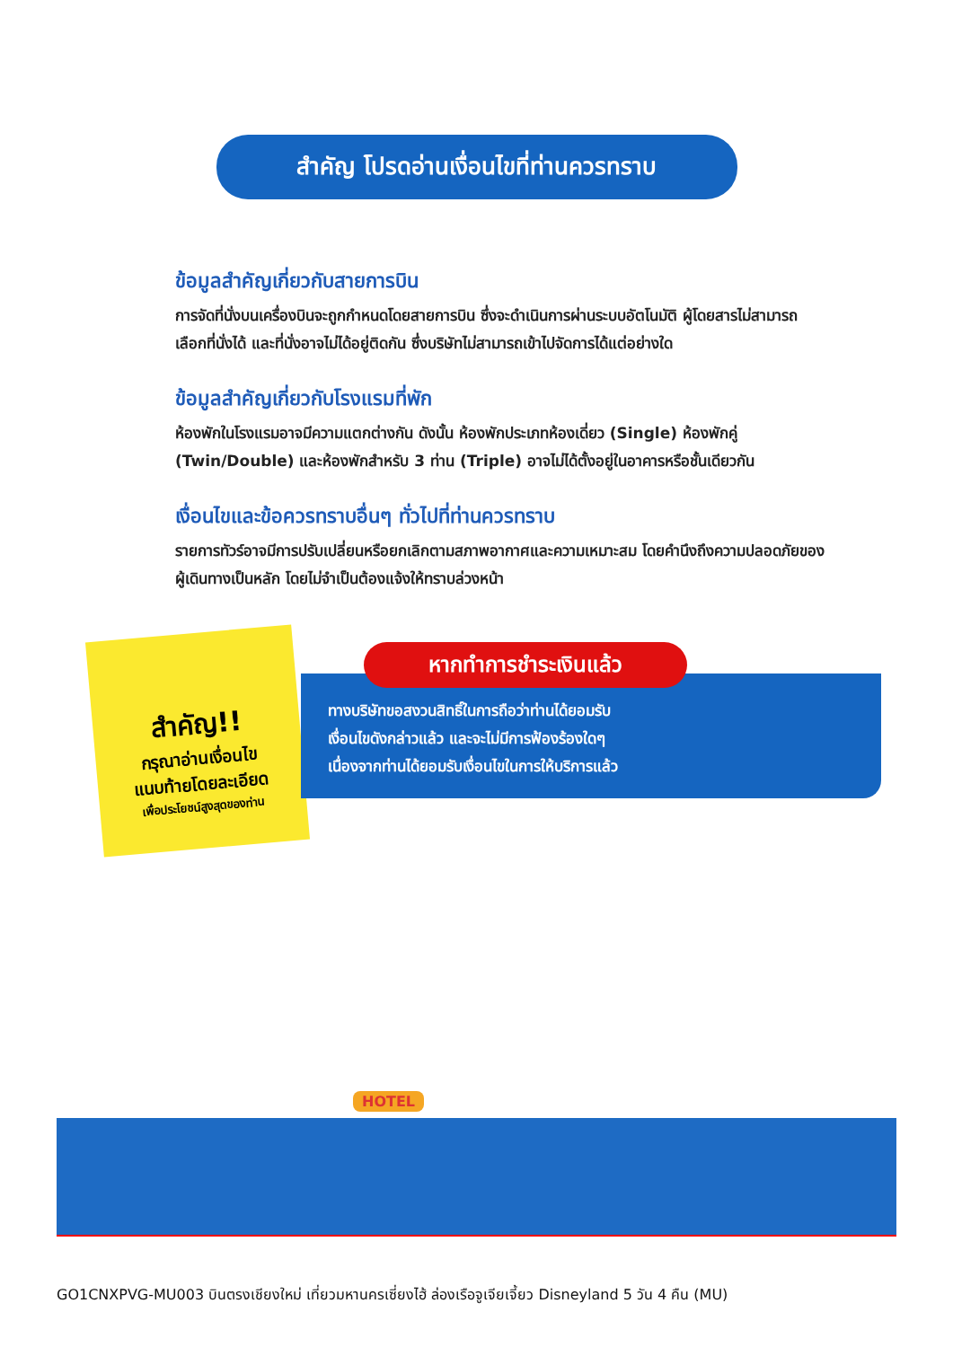สำคัญ โปรดอ่านเงื่อนไขที่ท่านควรทราบ
ข้อมูลสำคัญเกี่ยวกับสายการบิน
การจัดที่นั่งบนเครื่องบินจะถูกกำหนดโดยสายการบิน ซึ่งจะดำเนินการผ่านระบบอัตโนมัติ ผู้โดยสารไม่สามารถเลือกที่นั่งได้ และที่นั่งอาจไม่ได้อยู่ติดกัน ซึ่งบริษัทไม่สามารถเข้าไปจัดการได้แต่อย่างใด
ข้อมูลสำคัญเกี่ยวกับโรงแรมที่พัก
ห้องพักในโรงแรมอาจมีความแตกต่างกัน ดังนั้น ห้องพักประเภทห้องเดี่ยว (Single) ห้องพักคู่ (Twin/Double) และห้องพักสำหรับ 3 ท่าน (Triple) อาจไม่ได้ตั้งอยู่ในอาคารหรือชั้นเดียวกัน
เงื่อนไขและข้อควรทราบอื่นๆ ทั่วไปที่ท่านควรทราบ
รายการทัวร์อาจมีการปรับเปลี่ยนหรือยกเลิกตามสภาพอากาศและความเหมาะสม โดยคำนึงถึงความปลอดภัยของผู้เดินทางเป็นหลัก โดยไม่จำเป็นต้องแจ้งให้ทราบล่วงหน้า
สำคัญ!!
กรุณาอ่านเงื่อนไข
แนบท้ายโดยละเอียด
เพื่อประโยชน์สูงสุดของท่าน
หากทำการชำระเงินแล้ว
ทางบริษัทขอสงวนสิทธิ์ในการถือว่าท่านได้ยอมรับ
เงื่อนไขดังกล่าวแล้ว และจะไม่มีการฟ้องร้องใดๆ
เนื่องจากท่านได้ยอมรับเงื่อนไขในการให้บริการแล้ว
HOTEL
GO1CNXPVG-MU003 บินตรงเชียงใหม่ เที่ยวมหานครเซี่ยงไฮ้ ล่องเรือจูเจียเจี้ยว Disneyland 5 วัน 4 คืน (MU)